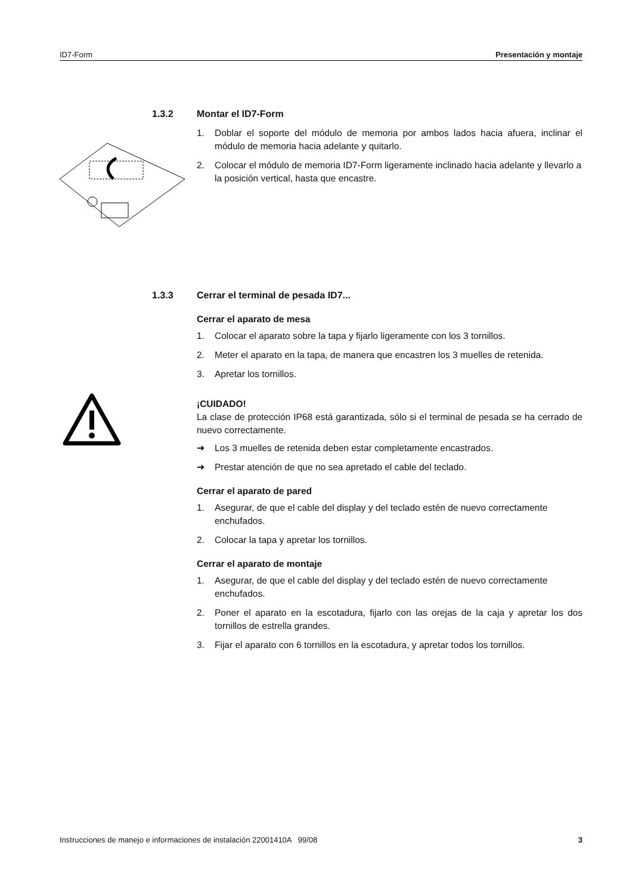ID7-Form Presentación y montaje
1.3.2 Montar el ID7-Form
1. Doblar el soporte del módulo de memoria por ambos lados hacia afuera, inclinar el módulo de memoria hacia adelante y quitarlo.
2. Colocar el módulo de memoria ID7-Form ligeramente inclinado hacia adelante y llevarlo a la posición vertical, hasta que encastre.
1.3.3 Cerrar el terminal de pesada ID7...
Cerrar el aparato de mesa
1. Colocar el aparato sobre la tapa y fijarlo ligeramente con los 3 tornillos.
2. Meter el aparato en la tapa, de manera que encastren los 3 muelles de retenida.
3. Apretar los tornillos.
¡CUIDADO!
La clase de protección IP68 está garantizada, sólo si el terminal de pesada se ha cerrado de nuevo correctamente.
➜ Los 3 muelles de retenida deben estar completamente encastrados.
➜ Prestar atención de que no sea apretado el cable del teclado.
Cerrar el aparato de pared
1. Asegurar, de que el cable del display y del teclado estén de nuevo correctamente enchufados.
2. Colocar la tapa y apretar los tornillos.
Cerrar el aparato de montaje
1. Asegurar, de que el cable del display y del teclado estén de nuevo correctamente enchufados.
2. Poner el aparato en la escotadura, fijarlo con las orejas de la caja y apretar los dos tornillos de estrella grandes.
3. Fijar el aparato con 6 tornillos en la escotadura, y apretar todos los tornillos.
Instrucciones de manejo e informaciones de instalación 22001410A 99/08 3